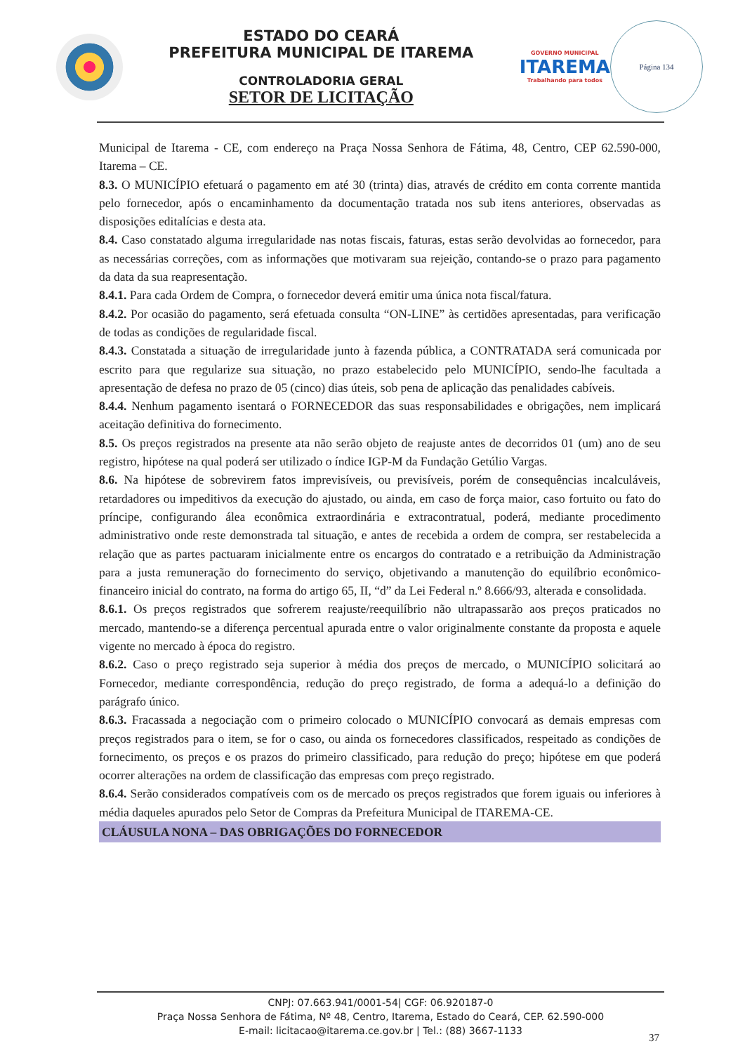ESTADO DO CEARÁ
PREFEITURA MUNICIPAL DE ITAREMA
CONTROLADORIA GERAL
SETOR DE LICITAÇÃO
GOVERNO MUNICIPAL
ITAREMA
Trabalhando para todos
Página 134
Municipal de Itarema - CE, com endereço na Praça Nossa Senhora de Fátima, 48, Centro, CEP 62.590-000, Itarema – CE.
8.3. O MUNICÍPIO efetuará o pagamento em até 30 (trinta) dias, através de crédito em conta corrente mantida pelo fornecedor, após o encaminhamento da documentação tratada nos sub itens anteriores, observadas as disposições editalícias e desta ata.
8.4. Caso constatado alguma irregularidade nas notas fiscais, faturas, estas serão devolvidas ao fornecedor, para as necessárias correções, com as informações que motivaram sua rejeição, contando-se o prazo para pagamento da data da sua reapresentação.
8.4.1. Para cada Ordem de Compra, o fornecedor deverá emitir uma única nota fiscal/fatura.
8.4.2. Por ocasião do pagamento, será efetuada consulta “ON-LINE” às certidões apresentadas, para verificação de todas as condições de regularidade fiscal.
8.4.3. Constatada a situação de irregularidade junto à fazenda pública, a CONTRATADA será comunicada por escrito para que regularize sua situação, no prazo estabelecido pelo MUNICÍPIO, sendo-lhe facultada a apresentação de defesa no prazo de 05 (cinco) dias úteis, sob pena de aplicação das penalidades cabíveis.
8.4.4. Nenhum pagamento isentará o FORNECEDOR das suas responsabilidades e obrigações, nem implicará aceitação definitiva do fornecimento.
8.5. Os preços registrados na presente ata não serão objeto de reajuste antes de decorridos 01 (um) ano de seu registro, hipótese na qual poderá ser utilizado o índice IGP-M da Fundação Getúlio Vargas.
8.6. Na hipótese de sobrevirem fatos imprevisíveis, ou previsíveis, porém de consequências incalculáveis, retardadores ou impeditivos da execução do ajustado, ou ainda, em caso de força maior, caso fortuito ou fato do príncipe, configurando álea econômica extraordinária e extracontratual, poderá, mediante procedimento administrativo onde reste demonstrada tal situação, e antes de recebida a ordem de compra, ser restabelecida a relação que as partes pactuaram inicialmente entre os encargos do contratado e a retribuição da Administração para a justa remuneração do fornecimento do serviço, objetivando a manutenção do equilíbrio econômico-financeiro inicial do contrato, na forma do artigo 65, II, “d” da Lei Federal n.º 8.666/93, alterada e consolidada.
8.6.1. Os preços registrados que sofrerem reajuste/reequilíbrio não ultrapassarão aos preços praticados no mercado, mantendo-se a diferença percentual apurada entre o valor originalmente constante da proposta e aquele vigente no mercado à época do registro.
8.6.2. Caso o preço registrado seja superior à média dos preços de mercado, o MUNICÍPIO solicitará ao Fornecedor, mediante correspondência, redução do preço registrado, de forma a adequá-lo a definição do parágrafo único.
8.6.3. Fracassada a negociação com o primeiro colocado o MUNICÍPIO convocará as demais empresas com preços registrados para o item, se for o caso, ou ainda os fornecedores classificados, respeitado as condições de fornecimento, os preços e os prazos do primeiro classificado, para redução do preço; hipótese em que poderá ocorrer alterações na ordem de classificação das empresas com preço registrado.
8.6.4. Serão considerados compatíveis com os de mercado os preços registrados que forem iguais ou inferiores à média daqueles apurados pelo Setor de Compras da Prefeitura Municipal de ITAREMA-CE.
CLÁUSULA NONA – DAS OBRIGAÇÕES DO FORNECEDOR
CNPJ: 07.663.941/0001-54| CGF: 06.920187-0
Praça Nossa Senhora de Fátima, Nº 48, Centro, Itarema, Estado do Ceará, CEP. 62.590-000
E-mail: licitacao@itarema.ce.gov.br | Tel.: (88) 3667-1133
37